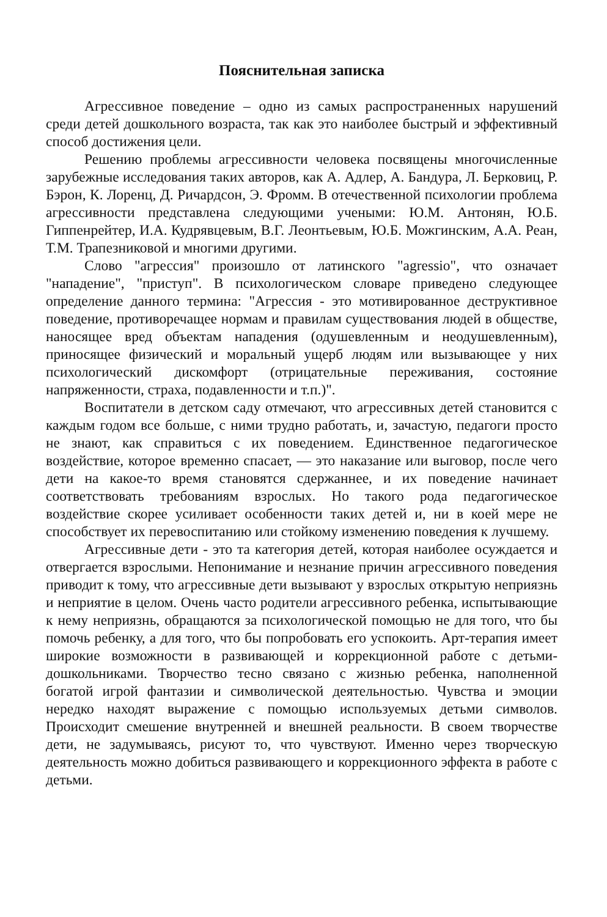Пояснительная записка
Агрессивное поведение – одно из самых распространенных нарушений среди детей дошкольного возраста, так как это наиболее быстрый и эффективный способ достижения цели.
Решению проблемы агрессивности человека посвящены многочисленные зарубежные исследования таких авторов, как А. Адлер, А. Бандура, Л. Берковиц, Р. Бэрон, К. Лоренц, Д. Ричардсон, Э. Фромм. В отечественной психологии проблема агрессивности представлена следующими учеными: Ю.М. Антонян, Ю.Б. Гиппенрейтер, И.А. Кудрявцевым, В.Г. Леонтьевым, Ю.Б. Можгинским, А.А. Реан, Т.М. Трапезниковой и многими другими.
Слово "агрессия" произошло от латинского "agressio", что означает "нападение", "приступ". В психологическом словаре приведено следующее определение данного термина: "Агрессия - это мотивированное деструктивное поведение, противоречащее нормам и правилам существования людей в обществе, наносящее вред объектам нападения (одушевленным и неодушевленным), приносящее физический и моральный ущерб людям или вызывающее у них психологический дискомфорт (отрицательные переживания, состояние напряженности, страха, подавленности и т.п.)".
Воспитатели в детском саду отмечают, что агрессивных детей становится с каждым годом все больше, с ними трудно работать, и, зачастую, педагоги просто не знают, как справиться с их поведением. Единственное педагогическое воздействие, которое временно спасает, — это наказание или выговор, после чего дети на какое-то время становятся сдержаннее, и их поведение начинает соответствовать требованиям взрослых. Но такого рода педагогическое воздействие скорее усиливает особенности таких детей и, ни в коей мере не способствует их перевоспитанию или стойкому изменению поведения к лучшему.
Агрессивные дети - это та категория детей, которая наиболее осуждается и отвергается взрослыми. Непонимание и незнание причин агрессивного поведения приводит к тому, что агрессивные дети вызывают у взрослых открытую неприязнь и неприятие в целом. Очень часто родители агрессивного ребенка, испытывающие к нему неприязнь, обращаются за психологической помощью не для того, что бы помочь ребенку, а для того, что бы попробовать его успокоить. Арт-терапия имеет широкие возможности в развивающей и коррекционной работе с детьми-дошкольниками. Творчество тесно связано с жизнью ребенка, наполненной богатой игрой фантазии и символической деятельностью. Чувства и эмоции нередко находят выражение с помощью используемых детьми символов. Происходит смешение внутренней и внешней реальности. В своем творчестве дети, не задумываясь, рисуют то, что чувствуют. Именно через творческую деятельность можно добиться развивающего и коррекционного эффекта в работе с детьми.